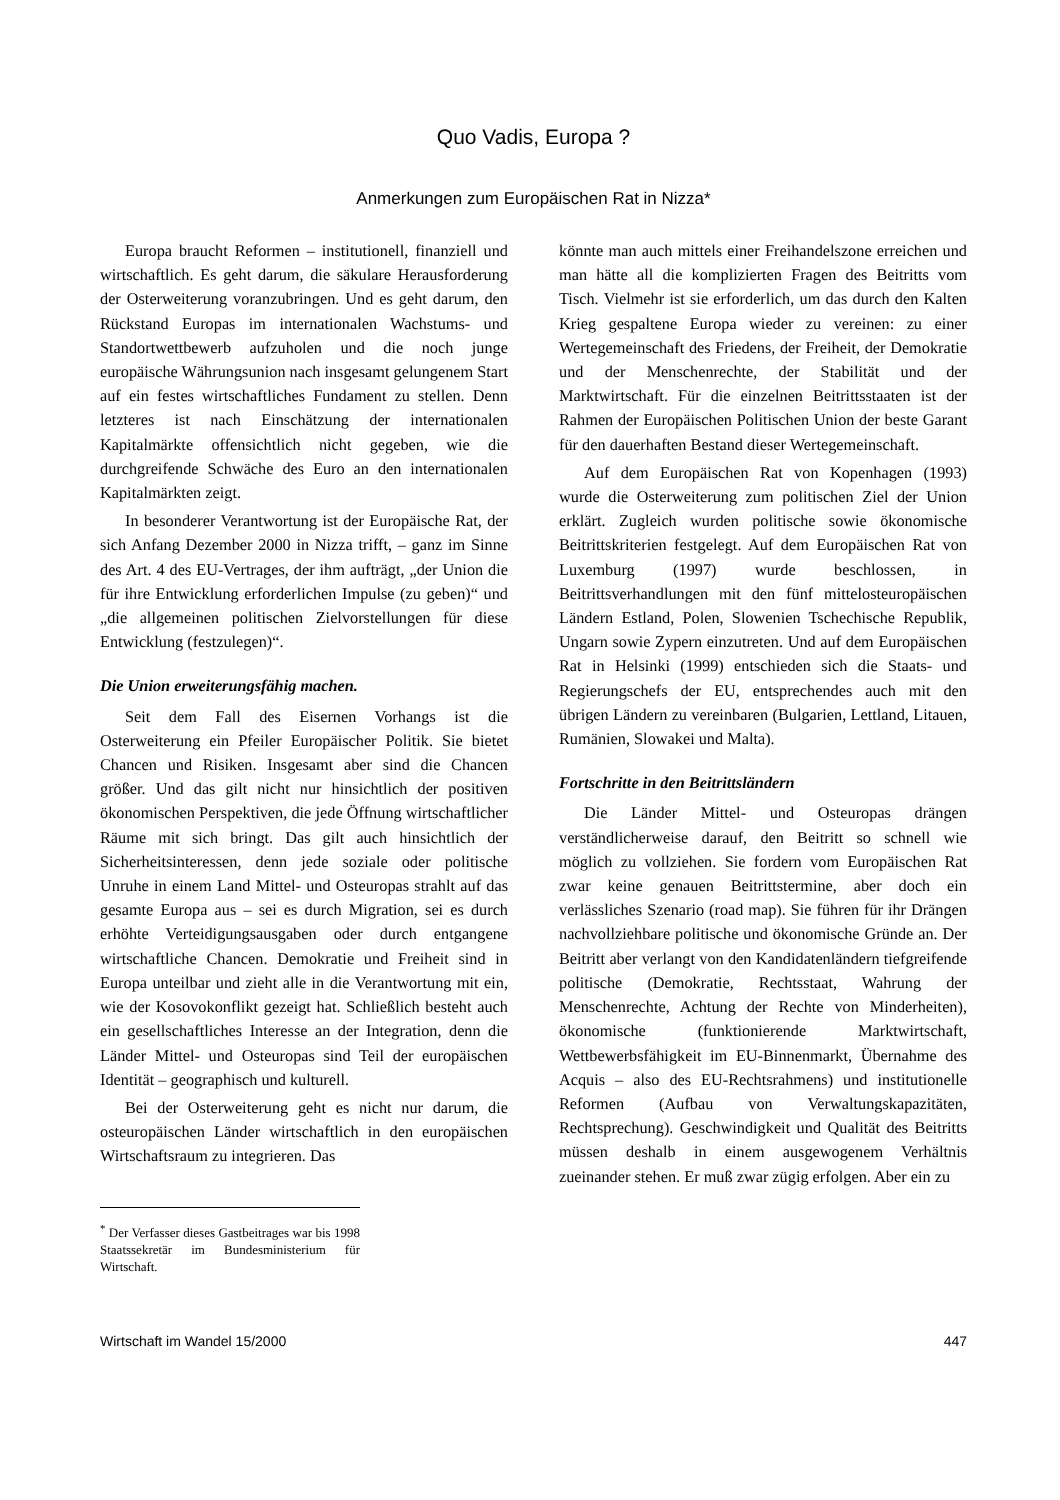Quo Vadis, Europa ?
Anmerkungen zum Europäischen Rat in Nizza*
Europa braucht Reformen – institutionell, finanziell und wirtschaftlich. Es geht darum, die säkulare Herausforderung der Osterweiterung voranzubringen. Und es geht darum, den Rückstand Europas im internationalen Wachstums- und Standortwettbewerb aufzuholen und die noch junge europäische Währungsunion nach insgesamt gelungenem Start auf ein festes wirtschaftliches Fundament zu stellen. Denn letzteres ist nach Einschätzung der internationalen Kapitalmärkte offensichtlich nicht gegeben, wie die durchgreifende Schwäche des Euro an den internationalen Kapitalmärkten zeigt.
In besonderer Verantwortung ist der Europäische Rat, der sich Anfang Dezember 2000 in Nizza trifft, – ganz im Sinne des Art. 4 des EU-Vertrages, der ihm aufträgt, „der Union die für ihre Entwicklung erforderlichen Impulse (zu geben)“ und „die allgemeinen politischen Zielvorstellungen für diese Entwicklung (festzulegen)“.
Die Union erweiterungsfähig machen.
Seit dem Fall des Eisernen Vorhangs ist die Osterweiterung ein Pfeiler Europäischer Politik. Sie bietet Chancen und Risiken. Insgesamt aber sind die Chancen größer. Und das gilt nicht nur hinsichtlich der positiven ökonomischen Perspektiven, die jede Öffnung wirtschaftlicher Räume mit sich bringt. Das gilt auch hinsichtlich der Sicherheitsinteressen, denn jede soziale oder politische Unruhe in einem Land Mittel- und Osteuropas strahlt auf das gesamte Europa aus – sei es durch Migration, sei es durch erhöhte Verteidigungsausgaben oder durch entgangene wirtschaftliche Chancen. Demokratie und Freiheit sind in Europa unteilbar und zieht alle in die Verantwortung mit ein, wie der Kosovokonflikt gezeigt hat. Schließlich besteht auch ein gesellschaftliches Interesse an der Integration, denn die Länder Mittel- und Osteuropas sind Teil der europäischen Identität – geographisch und kulturell.
Bei der Osterweiterung geht es nicht nur darum, die osteuropäischen Länder wirtschaftlich in den europäischen Wirtschaftsraum zu integrieren. Das
<sup>*</sup> Der Verfasser dieses Gastbeitrages war bis 1998 Staatssekretär im Bundesministerium für Wirtschaft.
könnte man auch mittels einer Freihandelszone erreichen und man hätte all die komplizierten Fragen des Beitritts vom Tisch. Vielmehr ist sie erforderlich, um das durch den Kalten Krieg gespaltene Europa wieder zu vereinen: zu einer Wertegemeinschaft des Friedens, der Freiheit, der Demokratie und der Menschenrechte, der Stabilität und der Marktwirtschaft. Für die einzelnen Beitrittsstaaten ist der Rahmen der Europäischen Politischen Union der beste Garant für den dauerhaften Bestand dieser Wertegemeinschaft.
Auf dem Europäischen Rat von Kopenhagen (1993) wurde die Osterweiterung zum politischen Ziel der Union erklärt. Zugleich wurden politische sowie ökonomische Beitrittskriterien festgelegt. Auf dem Europäischen Rat von Luxemburg (1997) wurde beschlossen, in Beitrittsverhandlungen mit den fünf mittelosteuropäischen Ländern Estland, Polen, Slowenien Tschechische Republik, Ungarn sowie Zypern einzutreten. Und auf dem Europäischen Rat in Helsinki (1999) entschieden sich die Staats- und Regierungschefs der EU, entsprechendes auch mit den übrigen Ländern zu vereinbaren (Bulgarien, Lettland, Litauen, Rumänien, Slowakei und Malta).
Fortschritte in den Beitrittsländern
Die Länder Mittel- und Osteuropas drängen verständlicherweise darauf, den Beitritt so schnell wie möglich zu vollziehen. Sie fordern vom Europäischen Rat zwar keine genauen Beitrittstermine, aber doch ein verlässliches Szenario (road map). Sie führen für ihr Drängen nachvollziehbare politische und ökonomische Gründe an. Der Beitritt aber verlangt von den Kandidatenländern tiefgreifende politische (Demokratie, Rechtsstaat, Wahrung der Menschenrechte, Achtung der Rechte von Minderheiten), ökonomische (funktionierende Marktwirtschaft, Wettbewerbsfähigkeit im EU-Binnenmarkt, Übernahme des Acquis – also des EU-Rechtsrahmens) und institutionelle Reformen (Aufbau von Verwaltungskapazitäten, Rechtsprechung). Geschwindigkeit und Qualität des Beitritts müssen deshalb in einem ausgewogenem Verhältnis zueinander stehen. Er muß zwar zügig erfolgen. Aber ein zu
Wirtschaft im Wandel 15/2000 447